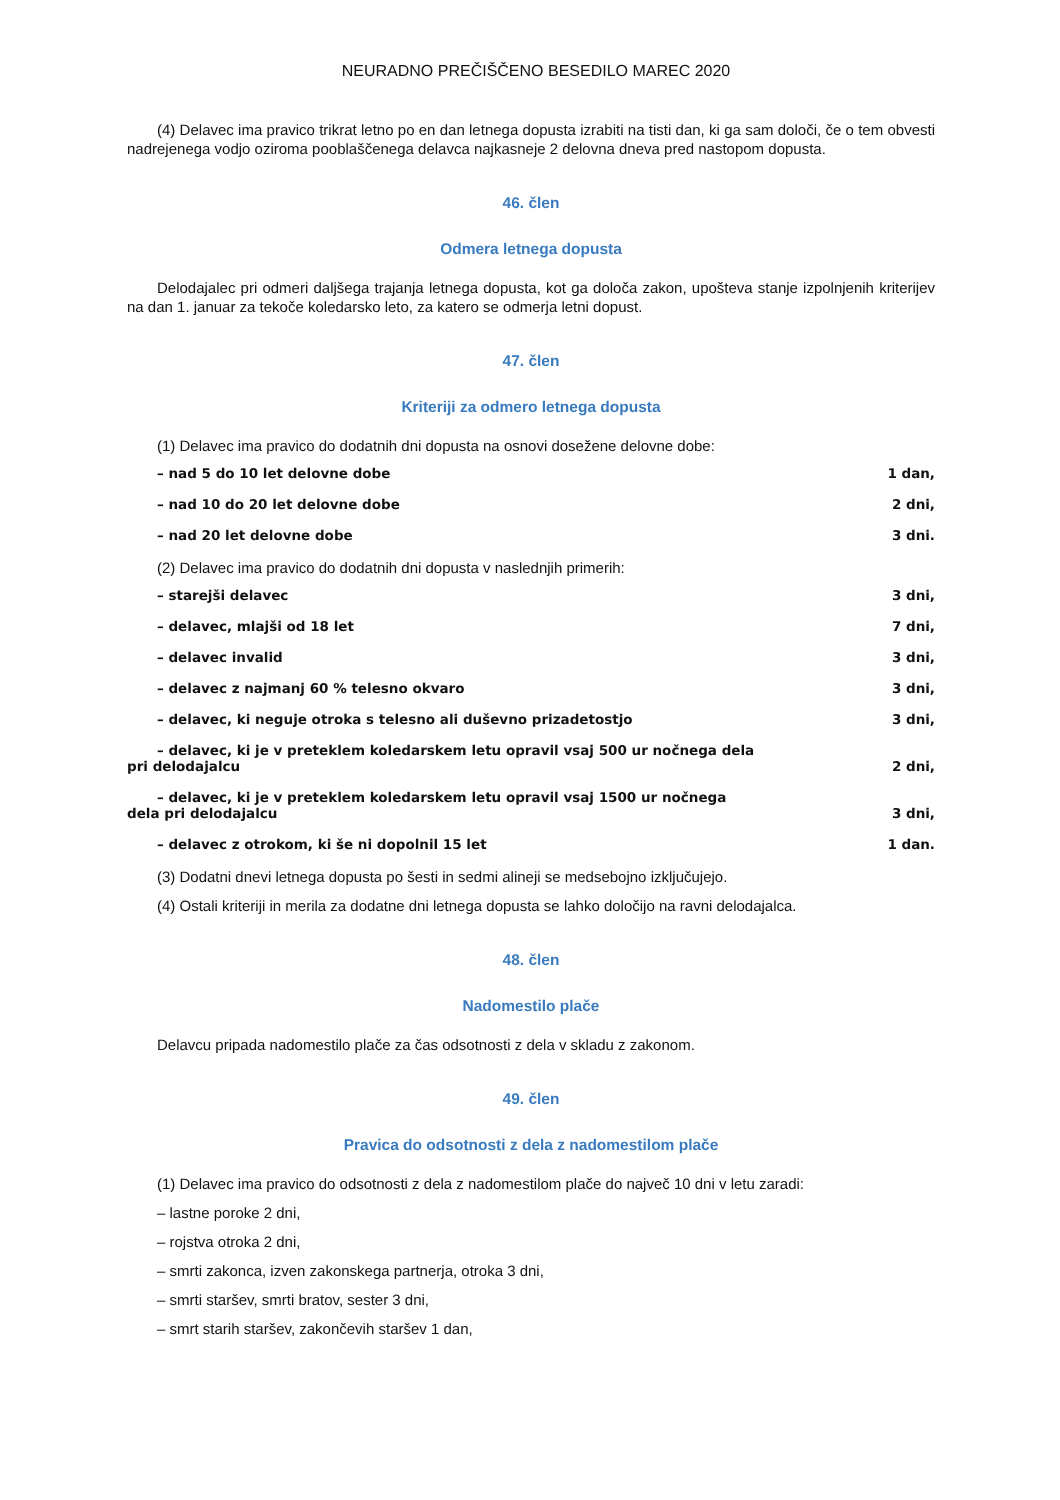NEURADNO PREČIŠČENO BESEDILO MAREC 2020
(4) Delavec ima pravico trikrat letno po en dan letnega dopusta izrabiti na tisti dan, ki ga sam določi, če o tem obvesti nadrejenega vodjo oziroma pooblaščenega delavca najkasneje 2 delovna dneva pred nastopom dopusta.
46. člen
Odmera letnega dopusta
Delodajalec pri odmeri daljšega trajanja letnega dopusta, kot ga določa zakon, upošteva stanje izpolnjenih kriterijev na dan 1. januar za tekoče koledarsko leto, za katero se odmerja letni dopust.
47. člen
Kriteriji za odmero letnega dopusta
(1) Delavec ima pravico do dodatnih dni dopusta na osnovi dosežene delovne dobe:
– nad 5 do 10 let delovne dobe 1 dan,
– nad 10 do 20 let delovne dobe 2 dni,
– nad 20 let delovne dobe 3 dni.
(2) Delavec ima pravico do dodatnih dni dopusta v naslednjih primerih:
– starejši delavec 3 dni,
– delavec, mlajši od 18 let 7 dni,
– delavec invalid 3 dni,
– delavec z najmanj 60 % telesno okvaro 3 dni,
– delavec, ki neguje otroka s telesno ali duševno prizadetostjo 3 dni,
– delavec, ki je v preteklem koledarskem letu opravil vsaj 500 ur nočnega dela pri delodajalcu 2 dni,
– delavec, ki je v preteklem koledarskem letu opravil vsaj 1500 ur nočnega dela pri delodajalcu 3 dni,
– delavec z otrokom, ki še ni dopolnil 15 let 1 dan.
(3) Dodatni dnevi letnega dopusta po šesti in sedmi alineji se medsebojno izključujejo.
(4) Ostali kriteriji in merila za dodatne dni letnega dopusta se lahko določijo na ravni delodajalca.
48. člen
Nadomestilo plače
Delavcu pripada nadomestilo plače za čas odsotnosti z dela v skladu z zakonom.
49. člen
Pravica do odsotnosti z dela z nadomestilom plače
(1) Delavec ima pravico do odsotnosti z dela z nadomestilom plače do največ 10 dni v letu zaradi:
– lastne poroke 2 dni,
– rojstva otroka 2 dni,
– smrti zakonca, izven zakonskega partnerja, otroka 3 dni,
– smrti staršev, smrti bratov, sester 3 dni,
– smrt starih staršev, zakončevih staršev 1 dan,